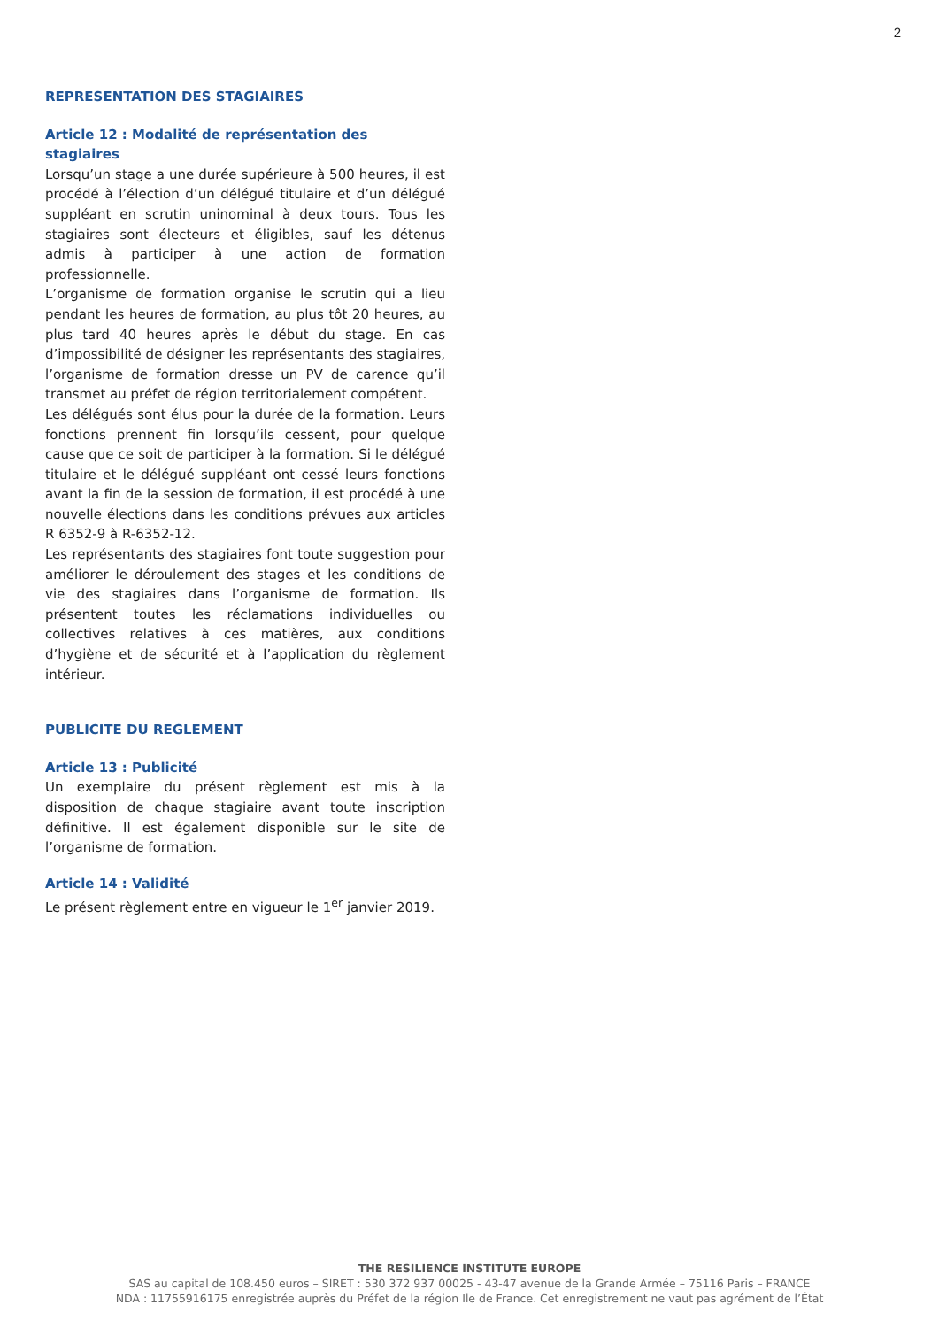2
REPRESENTATION DES STAGIAIRES
Article 12 : Modalité de représentation des stagiaires
Lorsqu’un stage a une durée supérieure à 500 heures, il est procédé à l’élection d’un délégué titulaire et d’un délégué suppléant en scrutin uninominal à deux tours. Tous les stagiaires sont électeurs et éligibles, sauf les détenus admis à participer à une action de formation professionnelle.
L’organisme de formation organise le scrutin qui a lieu pendant les heures de formation, au plus tôt 20 heures, au plus tard 40 heures après le début du stage. En cas d’impossibilité de désigner les représentants des stagiaires, l’organisme de formation dresse un PV de carence qu’il transmet au préfet de région territorialement compétent.
Les délégués sont élus pour la durée de la formation. Leurs fonctions prennent fin lorsqu’ils cessent, pour quelque cause que ce soit de participer à la formation. Si le délégué titulaire et le délégué suppléant ont cessé leurs fonctions avant la fin de la session de formation, il est procédé à une nouvelle élections dans les conditions prévues aux articles R 6352-9 à R-6352-12.
Les représentants des stagiaires font toute suggestion pour améliorer le déroulement des stages et les conditions de vie des stagiaires dans l’organisme de formation. Ils présentent toutes les réclamations individuelles ou collectives relatives à ces matières, aux conditions d’hygiène et de sécurité et à l’application du règlement intérieur.
PUBLICITE DU REGLEMENT
Article 13 : Publicité
Un exemplaire du présent règlement est mis à la disposition de chaque stagiaire avant toute inscription définitive. Il est également disponible sur le site de l’organisme de formation.
Article 14 : Validité
Le présent règlement entre en vigueur le 1<sup>er</sup> janvier 2019.
THE RESILIENCE INSTITUTE EUROPE
SAS au capital de 108.450 euros – SIRET : 530 372 937 00025 - 43-47 avenue de la Grande Armée – 75116 Paris – FRANCE
NDA : 11755916175 enregistrée auprès du Préfet de la région Ile de France. Cet enregistrement ne vaut pas agrément de l’État